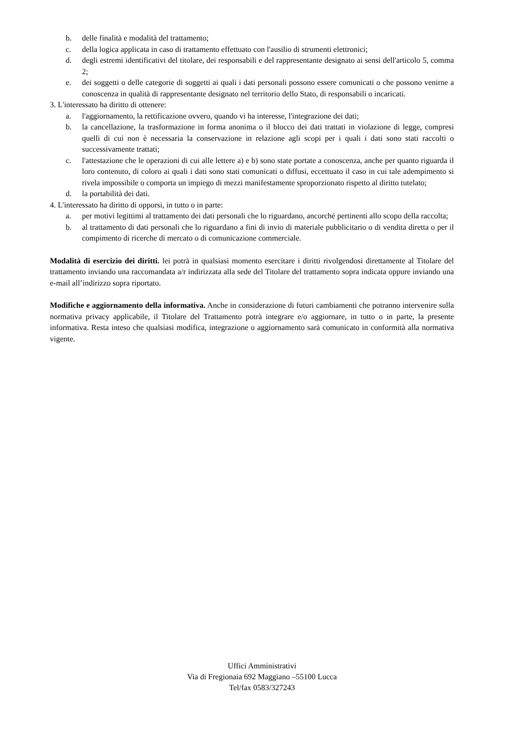b. delle finalità e modalità del trattamento;
c. della logica applicata in caso di trattamento effettuato con l'ausilio di strumenti elettronici;
d. degli estremi identificativi del titolare, dei responsabili e del rappresentante designato ai sensi dell'articolo 5, comma 2;
e. dei soggetti o delle categorie di soggetti ai quali i dati personali possono essere comunicati o che possono venirne a conoscenza in qualità di rappresentante designato nel territorio dello Stato, di responsabili o incaricati.
3. L'interessato ha diritto di ottenere:
a. l'aggiornamento, la rettificazione ovvero, quando vi ha interesse, l'integrazione dei dati;
b. la cancellazione, la trasformazione in forma anonima o il blocco dei dati trattati in violazione di legge, compresi quelli di cui non è necessaria la conservazione in relazione agli scopi per i quali i dati sono stati raccolti o successivamente trattati;
c. l'attestazione che le operazioni di cui alle lettere a) e b) sono state portate a conoscenza, anche per quanto riguarda il loro contenuto, di coloro ai quali i dati sono stati comunicati o diffusi, eccettuato il caso in cui tale adempimento si rivela impossibile o comporta un impiego di mezzi manifestamente sproporzionato rispetto al diritto tutelato;
d. la portabilità dei dati.
4. L'interessato ha diritto di opporsi, in tutto o in parte:
a. per motivi legittimi al trattamento dei dati personali che lo riguardano, ancorché pertinenti allo scopo della raccolta;
b. al trattamento di dati personali che lo riguardano a fini di invio di materiale pubblicitario o di vendita diretta o per il compimento di ricerche di mercato o di comunicazione commerciale.
Modalità di esercizio dei diritti. lei potrà in qualsiasi momento esercitare i diritti rivolgendosi direttamente al Titolare del trattamento inviando una raccomandata a/r indirizzata alla sede del Titolare del trattamento sopra indicata oppure inviando una e-mail all’indirizzo sopra riportato.
Modifiche e aggiornamento della informativa. Anche in considerazione di futuri cambiamenti che potranno intervenire sulla normativa privacy applicabile, il Titolare del Trattamento potrà integrare e/o aggiornare, in tutto o in parte, la presente informativa. Resta inteso che qualsiasi modifica, integrazione o aggiornamento sarà comunicato in conformità alla normativa vigente.
Uffici Amministrativi
Via di Fregionaia 692 Maggiano –55100 Lucca
Tel/fax 0583/327243